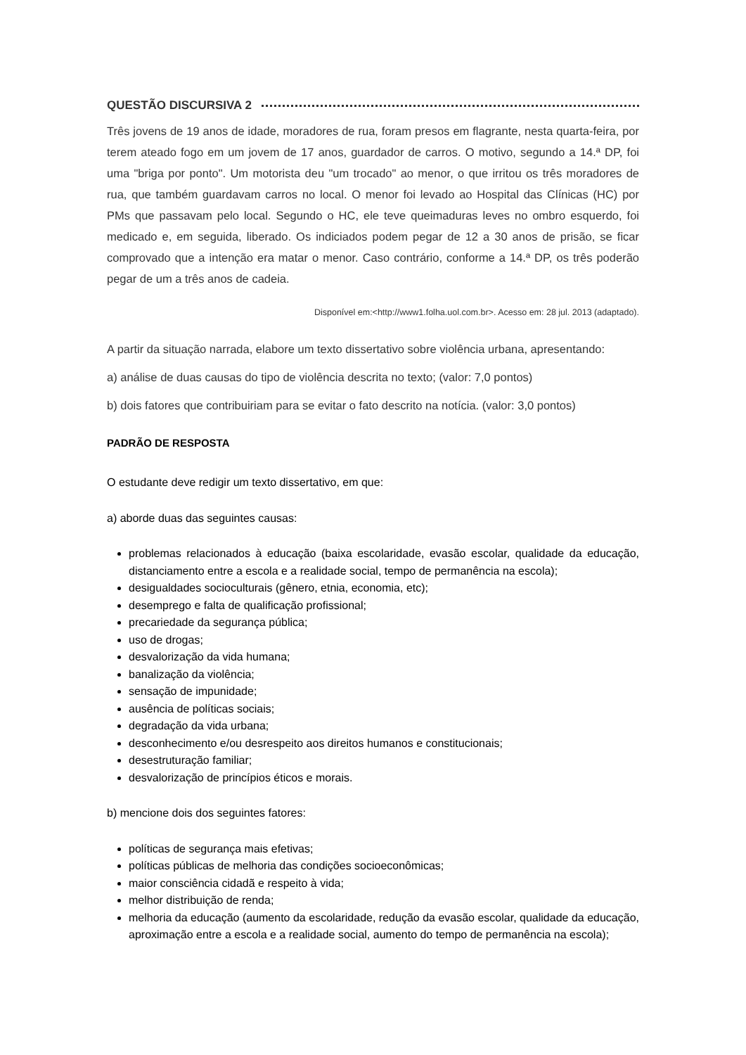QUESTÃO DISCURSIVA 2
Três jovens de 19 anos de idade, moradores de rua, foram presos em flagrante, nesta quarta-feira, por terem ateado fogo em um jovem de 17 anos, guardador de carros. O motivo, segundo a 14.ª DP, foi uma "briga por ponto". Um motorista deu "um trocado" ao menor, o que irritou os três moradores de rua, que também guardavam carros no local. O menor foi levado ao Hospital das Clínicas (HC) por PMs que passavam pelo local. Segundo o HC, ele teve queimaduras leves no ombro esquerdo, foi medicado e, em seguida, liberado. Os indiciados podem pegar de 12 a 30 anos de prisão, se ficar comprovado que a intenção era matar o menor. Caso contrário, conforme a 14.ª DP, os três poderão pegar de um a três anos de cadeia.
Disponível em:<http://www1.folha.uol.com.br>. Acesso em: 28 jul. 2013 (adaptado).
A partir da situação narrada, elabore um texto dissertativo sobre violência urbana, apresentando:
a) análise de duas causas do tipo de violência descrita no texto; (valor: 7,0 pontos)
b) dois fatores que contribuiriam para se evitar o fato descrito na notícia. (valor: 3,0 pontos)
PADRÃO DE RESPOSTA
O estudante deve redigir um texto dissertativo, em que:
a) aborde duas das seguintes causas:
problemas relacionados à educação (baixa escolaridade, evasão escolar, qualidade da educação, distanciamento entre a escola e a realidade social, tempo de permanência na escola);
desigualdades socioculturais (gênero, etnia, economia, etc);
desemprego e falta de qualificação profissional;
precariedade da segurança pública;
uso de drogas;
desvalorização da vida humana;
banalização da violência;
sensação de impunidade;
ausência de políticas sociais;
degradação da vida urbana;
desconhecimento e/ou desrespeito aos direitos humanos e constitucionais;
desestruturação familiar;
desvalorização de princípios éticos e morais.
b) mencione dois dos seguintes fatores:
políticas de segurança mais efetivas;
políticas públicas de melhoria das condições socioeconômicas;
maior consciência cidadã e respeito à vida;
melhor distribuição de renda;
melhoria da educação (aumento da escolaridade, redução da evasão escolar, qualidade da educação, aproximação entre a escola e a realidade social, aumento do tempo de permanência na escola);